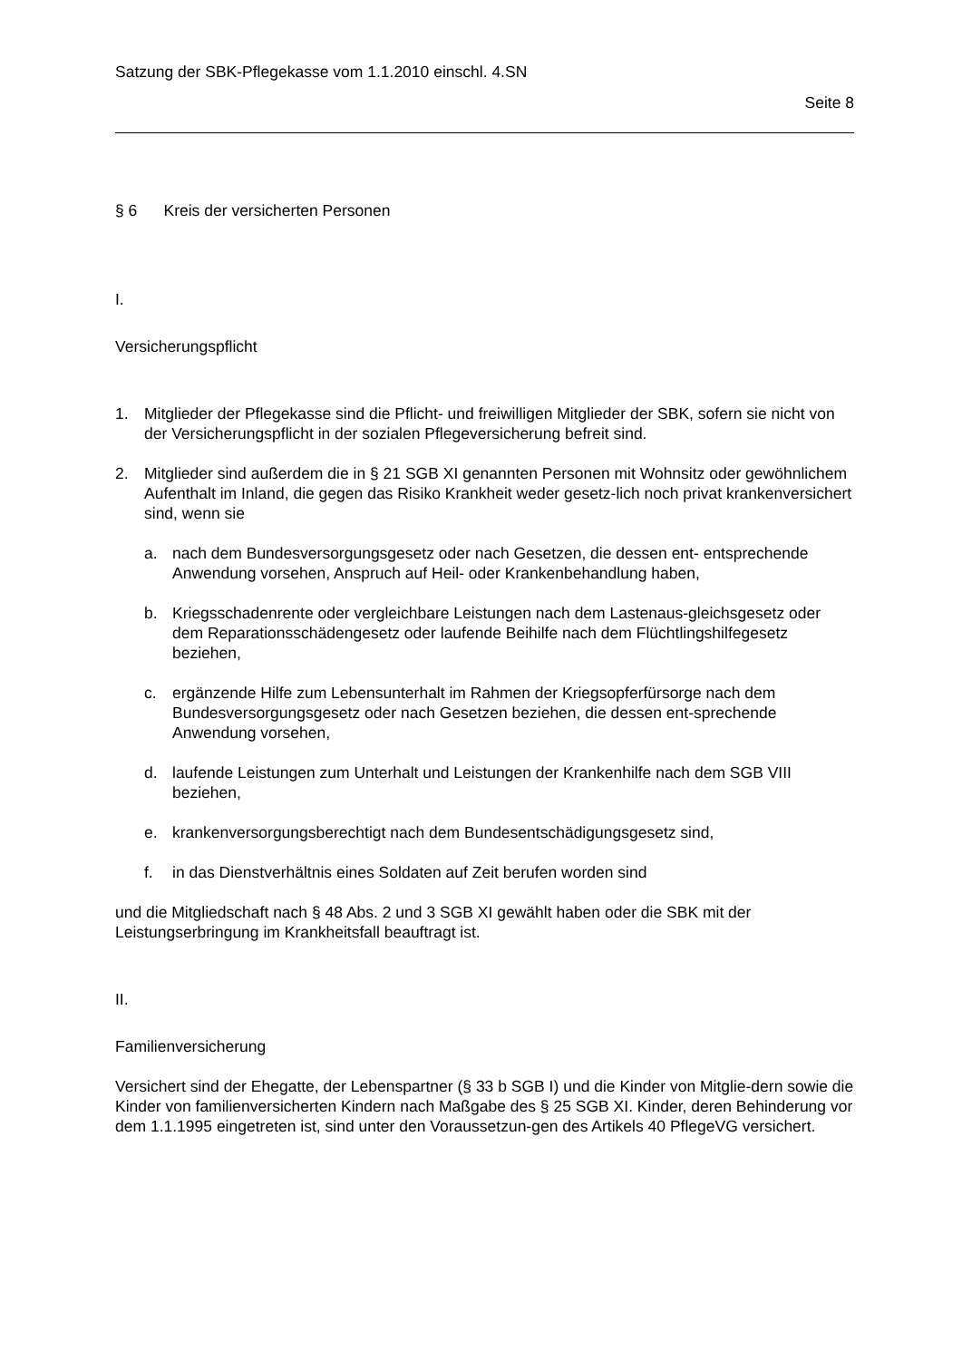Satzung der SBK-Pflegekasse vom 1.1.2010 einschl. 4.SN
Seite 8
§ 6 Kreis der versicherten Personen
I.
Versicherungspflicht
1. Mitglieder der Pflegekasse sind die Pflicht- und freiwilligen Mitglieder der SBK, sofern sie nicht von der Versicherungspflicht in der sozialen Pflegeversicherung befreit sind.
2. Mitglieder sind außerdem die in § 21 SGB XI genannten Personen mit Wohnsitz oder gewöhnlichem Aufenthalt im Inland, die gegen das Risiko Krankheit weder gesetz-lich noch privat krankenversichert sind, wenn sie
a. nach dem Bundesversorgungsgesetz oder nach Gesetzen, die dessen ent- entsprechende Anwendung vorsehen, Anspruch auf Heil- oder Krankenbehandlung haben,
b. Kriegsschadenrente oder vergleichbare Leistungen nach dem Lastenaus-gleichsgesetz oder dem Reparationsschädengesetz oder laufende Beihilfe nach dem Flüchtlingshilfegesetz beziehen,
c. ergänzende Hilfe zum Lebensunterhalt im Rahmen der Kriegsopferfürsorge nach dem Bundesversorgungsgesetz oder nach Gesetzen beziehen, die dessen ent-sprechende Anwendung vorsehen,
d. laufende Leistungen zum Unterhalt und Leistungen der Krankenhilfe nach dem SGB VIII beziehen,
e. krankenversorgungsberechtigt nach dem Bundesentschädigungsgesetz sind,
f. in das Dienstverhältnis eines Soldaten auf Zeit berufen worden sind
und die Mitgliedschaft nach § 48 Abs. 2 und 3 SGB XI gewählt haben oder die SBK mit der Leistungserbringung im Krankheitsfall beauftragt ist.
II.
Familienversicherung
Versichert sind der Ehegatte, der Lebenspartner (§ 33 b SGB I) und die Kinder von Mitglie-dern sowie die Kinder von familienversicherten Kindern nach Maßgabe des § 25 SGB XI. Kinder, deren Behinderung vor dem 1.1.1995 eingetreten ist, sind unter den Voraussetzun-gen des Artikels 40 PflegeVG versichert.